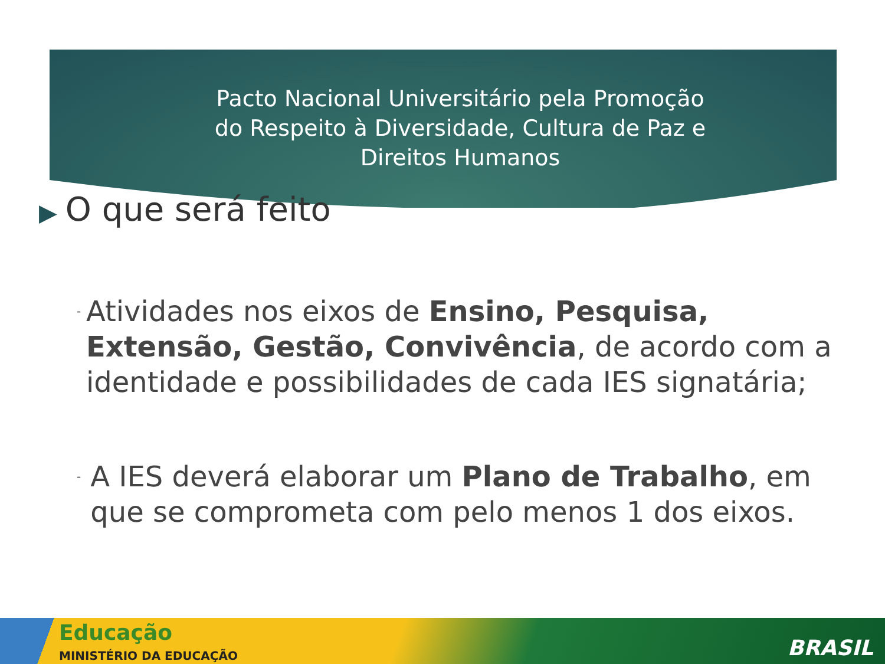Pacto Nacional Universitário pela Promoção do Respeito à Diversidade, Cultura de Paz e Direitos Humanos
▶ O que será feito
-
Atividades nos eixos de Ensino, Pesquisa, Extensão, Gestão, Convivência, de acordo com a identidade e possibilidades de cada IES signatária;
-
A IES deverá elaborar um Plano de Trabalho, em que se comprometa com pelo menos 1 dos eixos.
Educação
MINISTÉRIO DA EDUCAÇÃO BRASIL